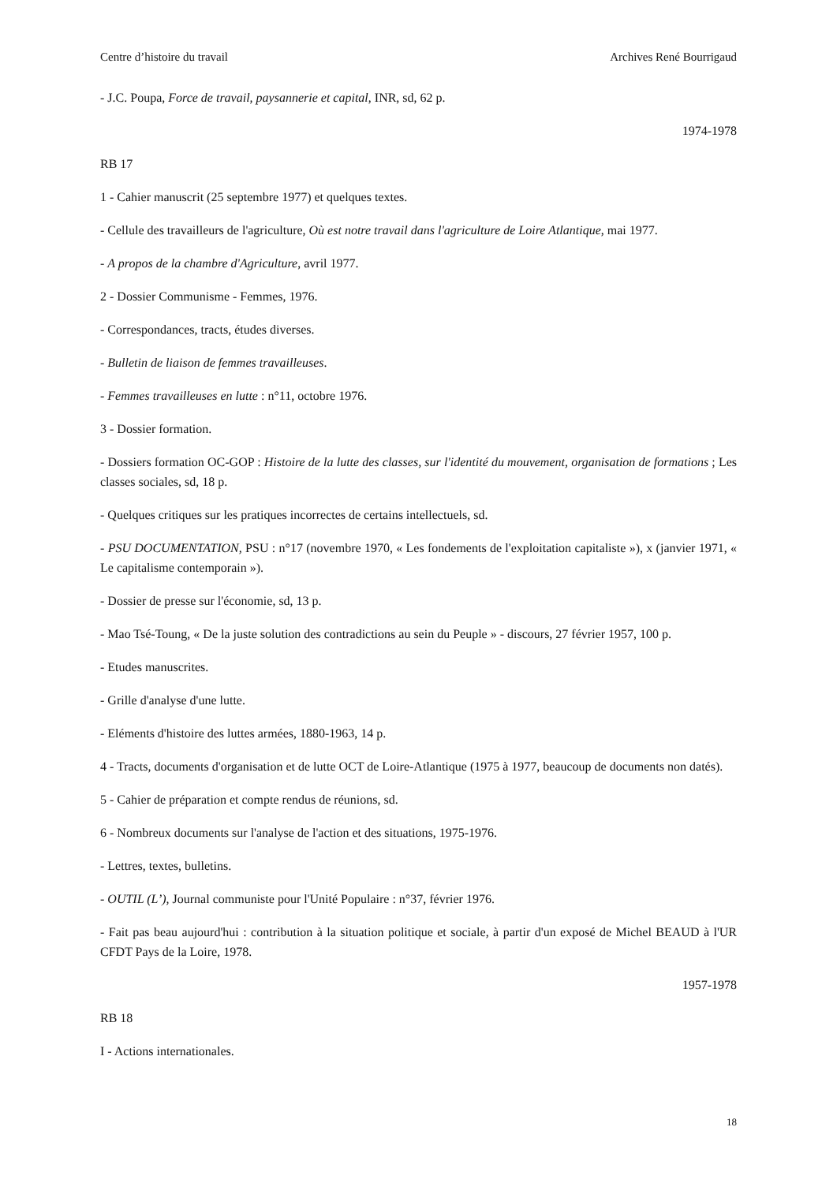Centre d’histoire du travail Archives René Bourrigaud
- J.C. Poupa, Force de travail, paysannerie et capital, INR, sd, 62 p.
1974-1978
RB 17
1 - Cahier manuscrit (25 septembre 1977) et quelques textes.
- Cellule des travailleurs de l'agriculture, Où est notre travail dans l'agriculture de Loire Atlantique, mai 1977.
- A propos de la chambre d'Agriculture, avril 1977.
2 - Dossier Communisme - Femmes, 1976.
- Correspondances, tracts, études diverses.
- Bulletin de liaison de femmes travailleuses.
- Femmes travailleuses en lutte : n°11, octobre 1976.
3 - Dossier formation.
- Dossiers formation OC-GOP : Histoire de la lutte des classes, sur l'identité du mouvement, organisation de formations ; Les classes sociales, sd, 18 p.
- Quelques critiques sur les pratiques incorrectes de certains intellectuels, sd.
- PSU DOCUMENTATION, PSU : n°17 (novembre 1970, « Les fondements de l'exploitation capitaliste »), x (janvier 1971, « Le capitalisme contemporain »).
- Dossier de presse sur l'économie, sd, 13 p.
- Mao Tsé-Toung, « De la juste solution des contradictions au sein du Peuple » - discours, 27 février 1957, 100 p.
- Etudes manuscrites.
- Grille d'analyse d'une lutte.
- Eléments d'histoire des luttes armées, 1880-1963, 14 p.
4 - Tracts, documents d'organisation et de lutte OCT de Loire-Atlantique (1975 à 1977, beaucoup de documents non datés).
5 - Cahier de préparation et compte rendus de réunions, sd.
6 - Nombreux documents sur l'analyse de l'action et des situations, 1975-1976.
- Lettres, textes, bulletins.
- OUTIL (L’), Journal communiste pour l'Unité Populaire : n°37, février 1976.
- Fait pas beau aujourd'hui : contribution à la situation politique et sociale, à partir d'un exposé de Michel BEAUD à l'UR CFDT Pays de la Loire, 1978.
1957-1978
RB 18
I - Actions internationales.
18